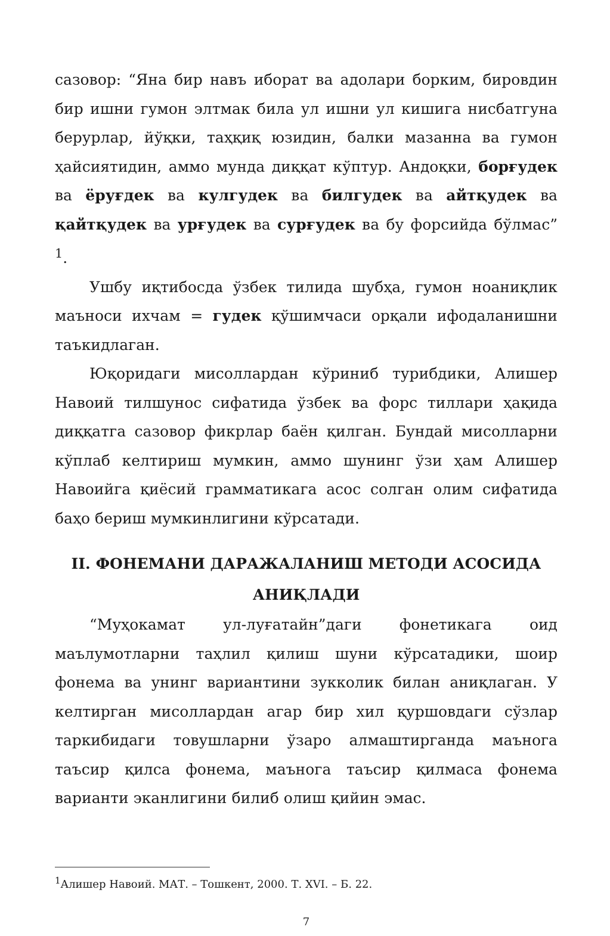сазовор: “Яна бир навъ иборат ва адолари борким, бировдин бир ишни гумон элтмак била ул ишни ул кишига нисбатгуна берурлар, йўқки, таҳқиқ юзидин, балки мазанна ва гумон ҳайсиятидин, аммо мунда диққат кўптур. Андоқки, борғудек ва ёруғдек ва кулгудек ва билгудек ва айтқудек ва қайтқудек ва урғудек ва сурғудек ва бу форсийда бўлмас” <sup>1</sup>.
Ушбу иқтибосда ўзбек тилида шубҳа, гумон ноаниқлик маъноси ихчам = гудек қўшимчаси орқали ифодаланишни таъкидлаган.
Юқоридаги мисоллардан кўриниб турибдики, Алишер Навоий тилшунос сифатида ўзбек ва форс тиллари ҳақида диққатга сазовор фикрлар баён қилган. Бундай мисолларни кўплаб келтириш мумкин, аммо шунинг ўзи ҳам Алишер Навоийга қиёсий грамматикага асос солган олим сифатида баҳо бериш мумкинлигини кўрсатади.
II. ФОНЕМАНИ ДАРАЖАЛАНИШ МЕТОДИ АСОСИДА
АНИҚЛАДИ
“Муҳокамат ул-луғатайн”даги фонетикага оид маълумотларни таҳлил қилиш шуни кўрсатадики, шоир фонема ва унинг вариантини зукколик билан аниқлаган. У келтирган мисоллардан агар бир хил қуршовдаги сўзлар таркибидаги товушларни ўзаро алмаштирганда маънога таъсир қилса фонема, маънога таъсир қилмаса фонема варианти эканлигини билиб олиш қийин эмас.
<sup>1</sup> Алишер Навоий. МАТ. – Тошкент, 2000. Т. XVI. – Б. 22.
7